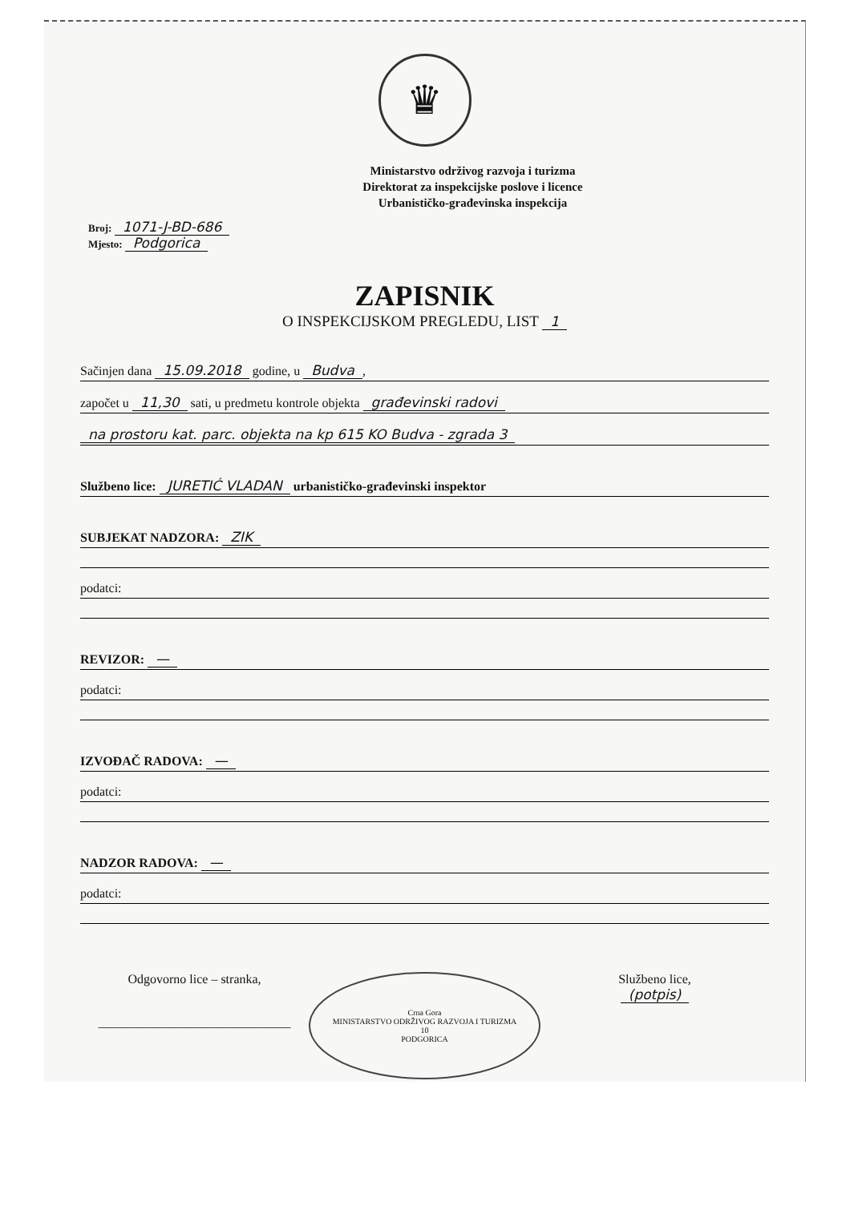♛
Ministarstvo održivog razvoja i turizma
Direktorat za inspekcijske poslove i licence
Urbanističko-građevinska inspekcija
Broj: 1071-J-BD-686
Mjesto: Podgorica
ZAPISNIK
O INSPEKCIJSKOM PREGLEDU, LIST 1
Sačinjen dana 15.09.2018 godine, u Budva,
započet u 11,30 sati, u predmetu kontrole objekta građevinski radovi
na prostoru kat. parc. objekta na kp 615 KO Budva - zgrada 3
Službeno lice: JURETIĆ VLADAN urbanističko-građevinski inspektor
SUBJEKAT NADZORA: ZIK
podatci:
REVIZOR: —
podatci:
IZVOĐAČ RADOVA: —
podatci:
NADZOR RADOVA: —
podatci:
Odgovorno lice – stranka,
______________________________
Crna Gora
MINISTARSTVO ODRŽIVOG RAZVOJA I TURIZMA
10
PODGORICA
Službeno lice,
(potpis)